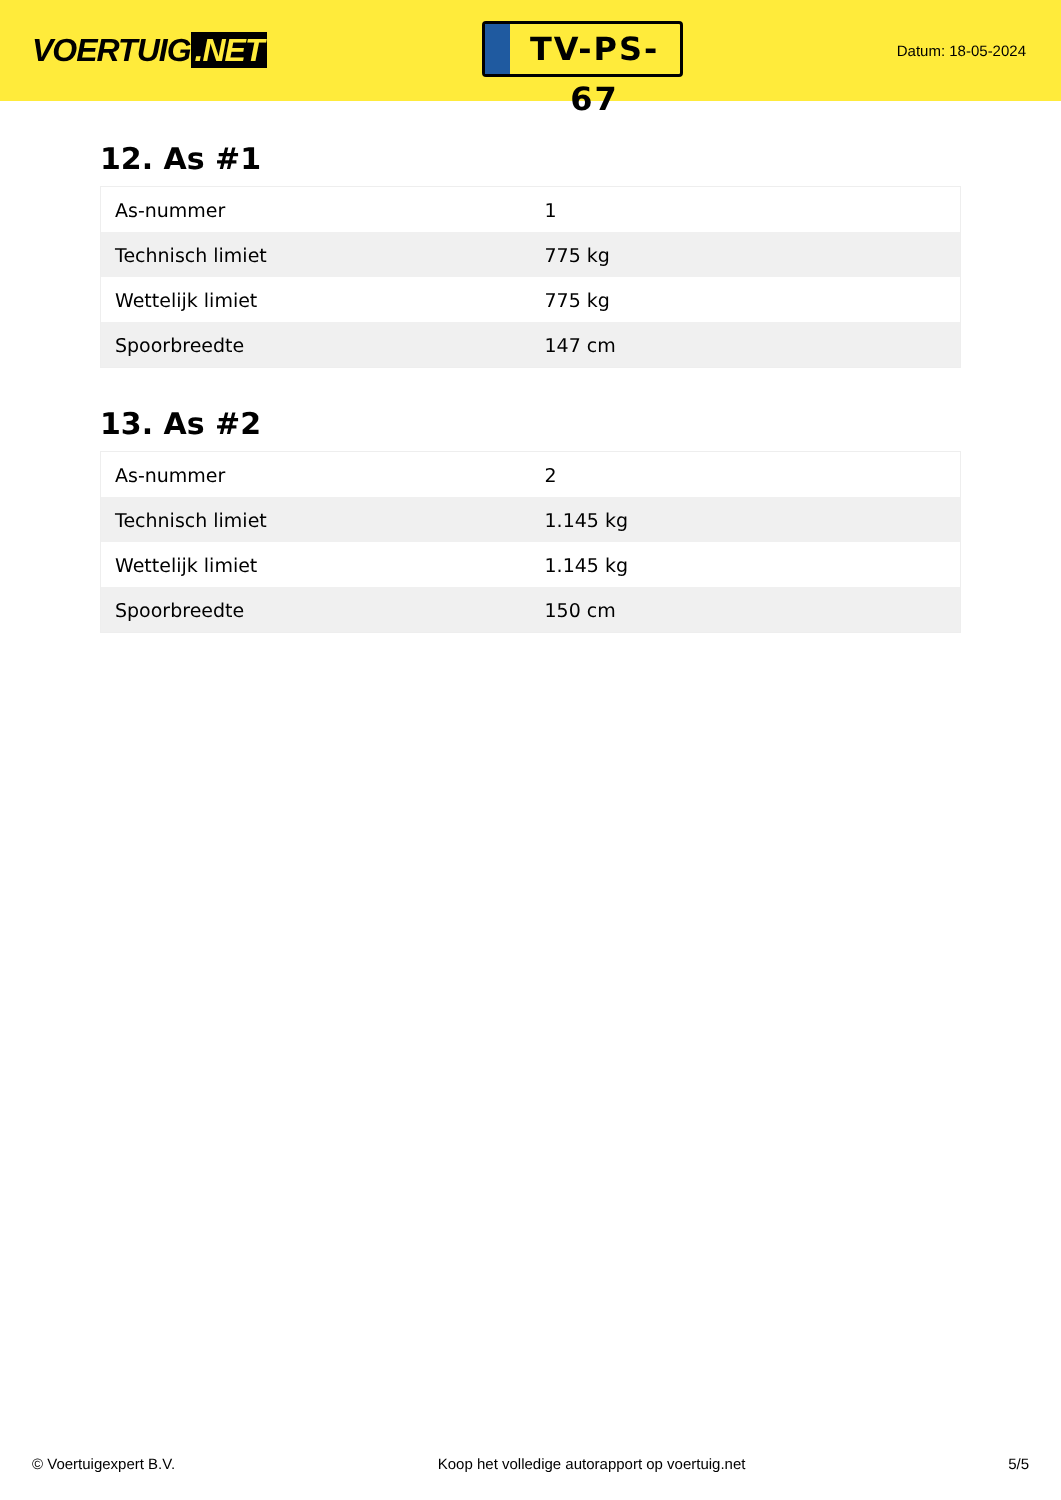VOERTUIG.NET
TV-PS-67
Datum: 18-05-2024
12. As #1
| As-nummer | 1 |
| Technisch limiet | 775 kg |
| Wettelijk limiet | 775 kg |
| Spoorbreedte | 147 cm |
13. As #2
| As-nummer | 2 |
| Technisch limiet | 1.145 kg |
| Wettelijk limiet | 1.145 kg |
| Spoorbreedte | 150 cm |
© Voertuigexpert B.V. Koop het volledige autorapport op voertuig.net 5/5